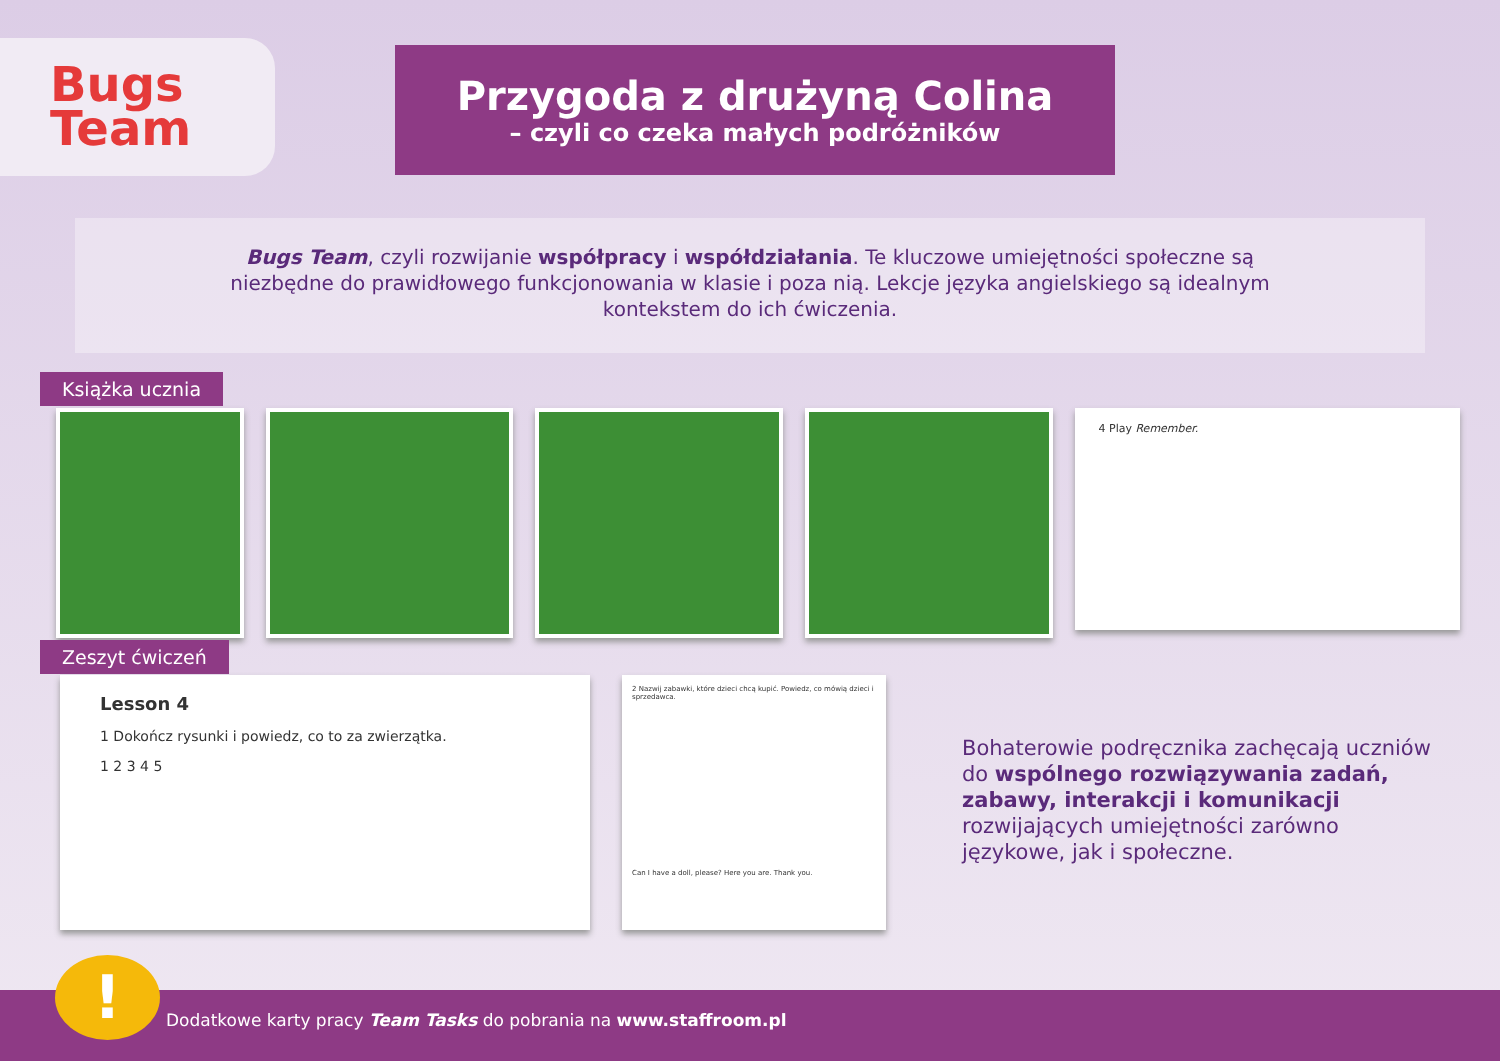Bugs
Team
Przygoda z drużyną Colina
– czyli co czeka małych podróżników
Bugs Team, czyli rozwijanie współpracy i współdziałania. Te kluczowe umiejętności społeczne są
niezbędne do prawidłowego funkcjonowania w klasie i poza nią. Lekcje języka angielskiego są idealnym
kontekstem do ich ćwiczenia.
Książka ucznia
4 Play Remember.
Zeszyt ćwiczeń
Lesson 4
1 Dokończ rysunki i powiedz, co to za zwierzątka.
1 2 3 4 5
2 Nazwij zabawki, które dzieci chcą kupić. Powiedz, co mówią dzieci i sprzedawca.
Can I have a doll, please? Here you are. Thank you.
Bohaterowie podręcznika zachęcają uczniów do wspólnego rozwiązywania zadań, zabawy, interakcji i komunikacji rozwijających umiejętności zarówno językowe, jak i społeczne.
Dodatkowe karty pracy Team Tasks do pobrania na www.staffroom.pl !